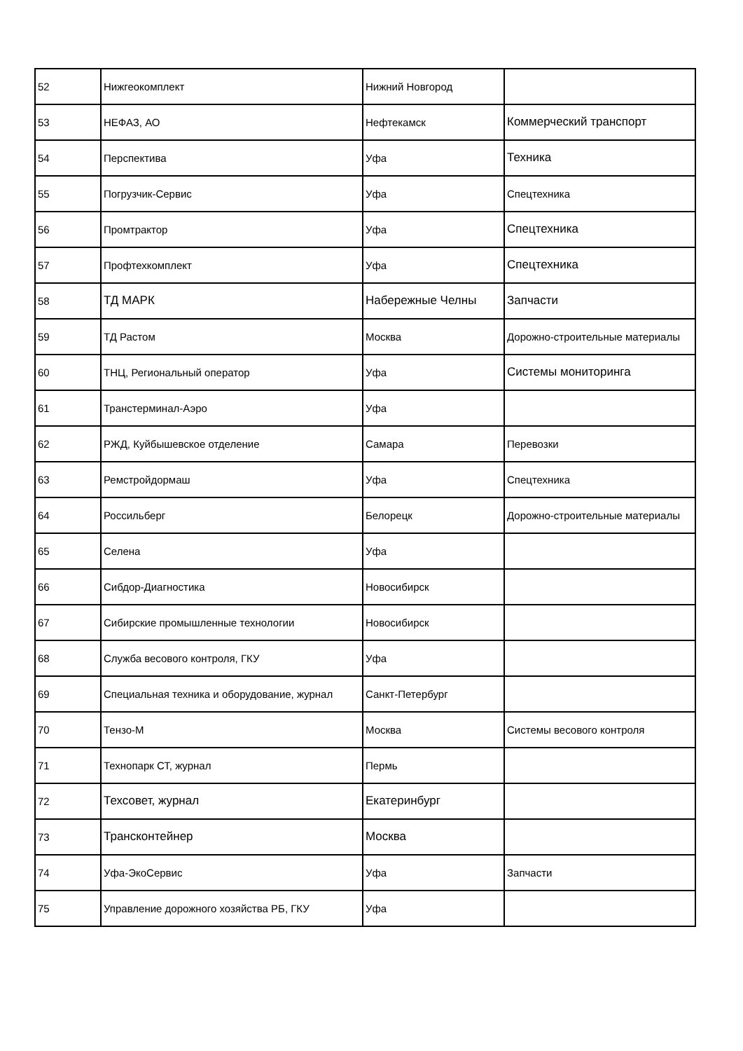| 52 | Нижгеокомплект | Нижний Новгород | |
| 53 | НЕФАЗ, АО | Нефтекамск | Коммерческий транспорт |
| 54 | Перспектива | Уфа | Техника |
| 55 | Погрузчик-Сервис | Уфа | Спецтехника |
| 56 | Промтрактор | Уфа | Спецтехника |
| 57 | Профтехкомплект | Уфа | Спецтехника |
| 58 | ТД МАРК | Набережные Челны | Запчасти |
| 59 | ТД Растом | Москва | Дорожно-строительные материалы |
| 60 | ТНЦ, Региональный оператор | Уфа | Системы мониторинга |
| 61 | Транстерминал-Аэро | Уфа | |
| 62 | РЖД, Куйбышевское отделение | Самара | Перевозки |
| 63 | Ремстройдормаш | Уфа | Спецтехника |
| 64 | Россильберг | Белорецк | Дорожно-строительные материалы |
| 65 | Селена | Уфа | |
| 66 | Сибдор-Диагностика | Новосибирск | |
| 67 | Сибирские промышленные технологии | Новосибирск | |
| 68 | Служба весового контроля, ГКУ | Уфа | |
| 69 | Специальная техника и оборудование, журнал | Санкт-Петербург | |
| 70 | Тензо-М | Москва | Системы весового контроля |
| 71 | Технопарк СТ, журнал | Пермь | |
| 72 | Техсовет, журнал | Екатеринбург | |
| 73 | Трансконтейнер | Москва | |
| 74 | Уфа-ЭкоСервис | Уфа | Запчасти |
| 75 | Управление дорожного хозяйства РБ, ГКУ | Уфа | |